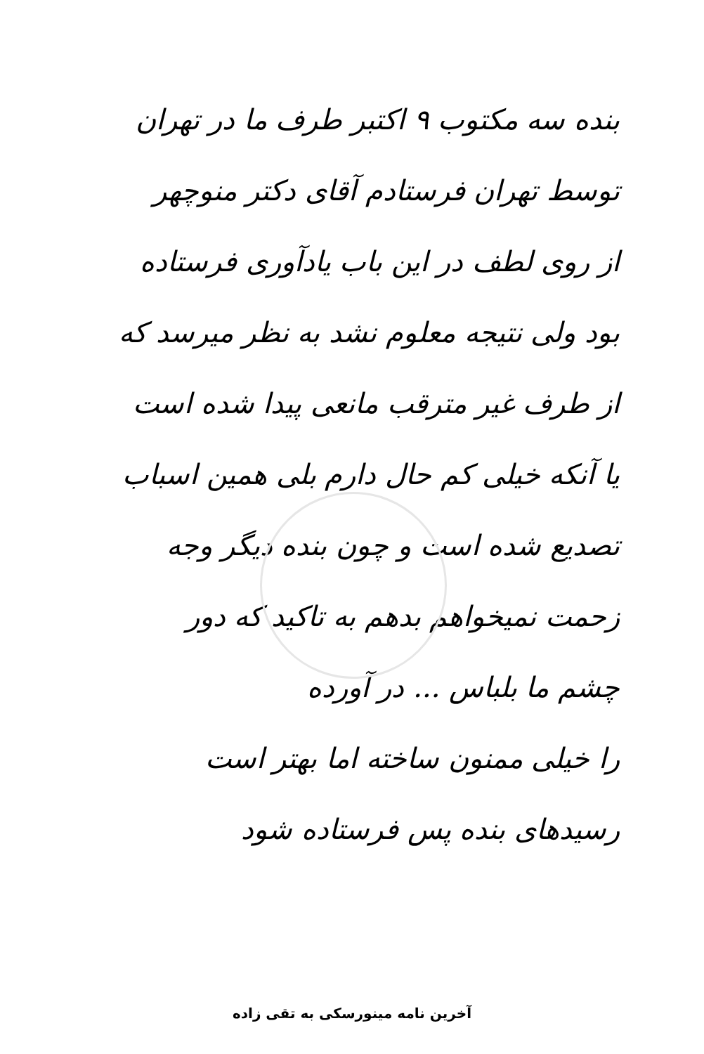بنده سه مکتوب ۹ اکتبر طرف ما در تهران
توسط تهران فرستادم آقای دکتر منوچهر
از روی لطف در این باب یادآوری فرستاده
بود ولی نتیجه معلوم نشد به نظر میرسد که
از طرف غیر مترقب مانعی پیدا شده است
یا آنکه خیلی کم حال دارم بلی همین اسباب
تصدیع شده است و چون بنده دیگر وجه
زحمت نمیخواهم بدهم به تاکید که دور
چشم ما بلباس ... در آورده
را خیلی ممنون ساخته اما بهتر است
رسیدهای بنده پس فرستاده شود
آخرین نامه مینورسکی به تقی زاده